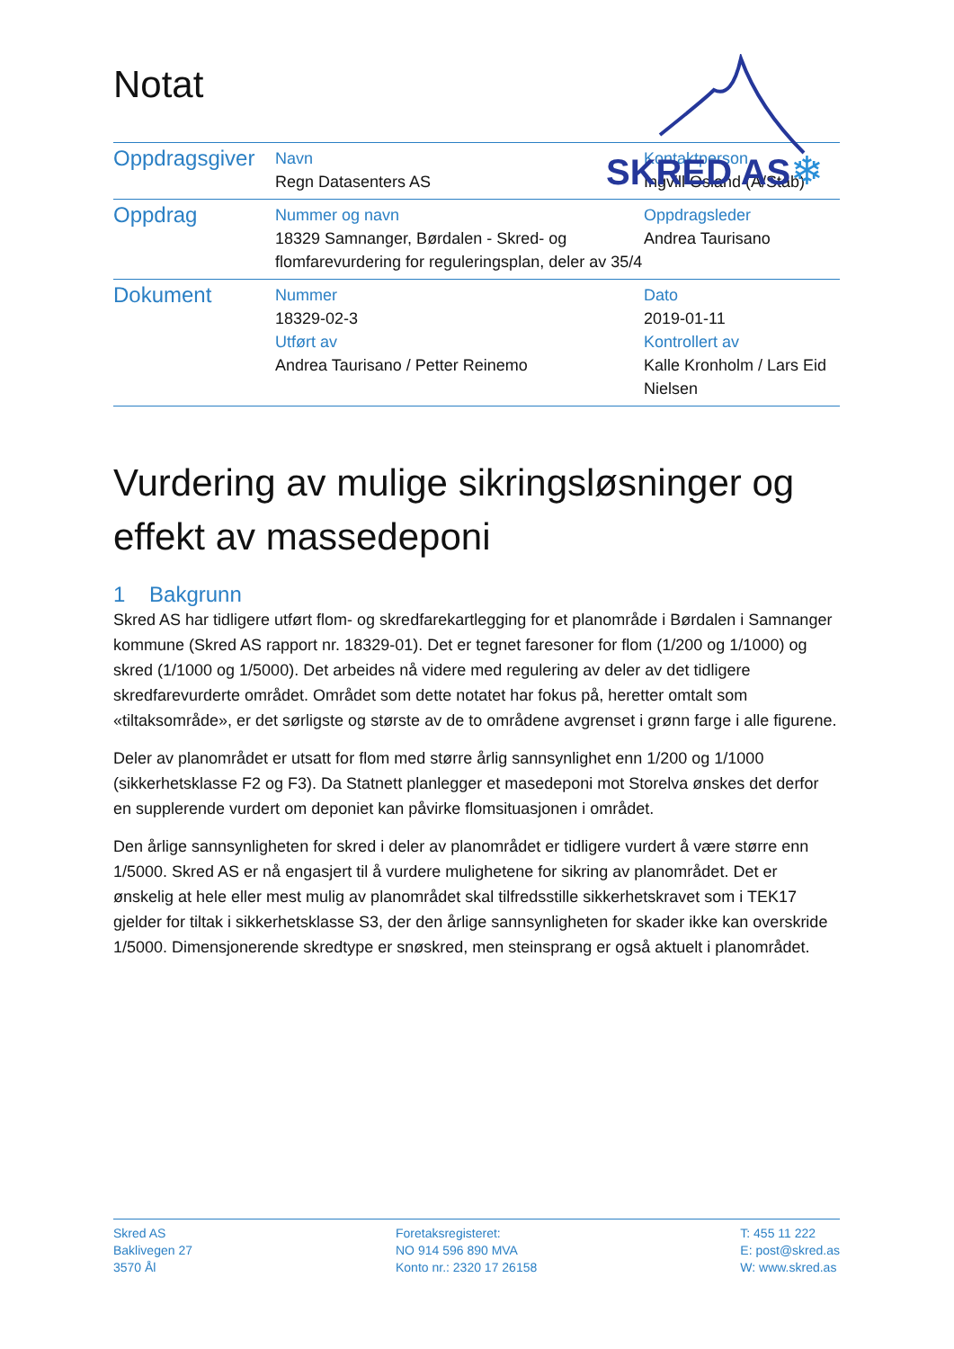Notat
SKRED AS
❄
| Oppdragsgiver | Navn Regn Datasenters AS | Kontaktperson Ingvill Osland (A/Stab) |
| Oppdrag | Nummer og navn 18329 Samnanger, Børdalen - Skred- og flomfarevurdering for reguleringsplan, deler av 35/4 | Oppdragsleder Andrea Taurisano |
| Dokument | Nummer 18329-02-3 Utført av Andrea Taurisano / Petter Reinemo | Dato 2019-01-11 Kontrollert av Kalle Kronholm / Lars Eid Nielsen |
Vurdering av mulige sikringsløsninger og effekt av massedeponi
1 Bakgrunn
Skred AS har tidligere utført flom- og skredfarekartlegging for et planområde i Børdalen i Samnanger kommune (Skred AS rapport nr. 18329-01). Det er tegnet faresoner for flom (1/200 og 1/1000) og skred (1/1000 og 1/5000). Det arbeides nå videre med regulering av deler av det tidligere skredfarevurderte området. Området som dette notatet har fokus på, heretter omtalt som «tiltaksområde», er det sørligste og største av de to områdene avgrenset i grønn farge i alle figurene.
Deler av planområdet er utsatt for flom med større årlig sannsynlighet enn 1/200 og 1/1000 (sikkerhetsklasse F2 og F3). Da Statnett planlegger et masedeponi mot Storelva ønskes det derfor en supplerende vurdert om deponiet kan påvirke flomsituasjonen i området.
Den årlige sannsynligheten for skred i deler av planområdet er tidligere vurdert å være større enn 1/5000. Skred AS er nå engasjert til å vurdere mulighetene for sikring av planområdet. Det er ønskelig at hele eller mest mulig av planområdet skal tilfredsstille sikkerhetskravet som i TEK17 gjelder for tiltak i sikkerhetsklasse S3, der den årlige sannsynligheten for skader ikke kan overskride 1/5000. Dimensjonerende skredtype er snøskred, men steinsprang er også aktuelt i planområdet.
Skred AS
Baklivegen 27
3570 Ål
Foretaksregisteret:
NO 914 596 890 MVA
Konto nr.: 2320 17 26158
T: 455 11 222
E: post@skred.as
W: www.skred.as